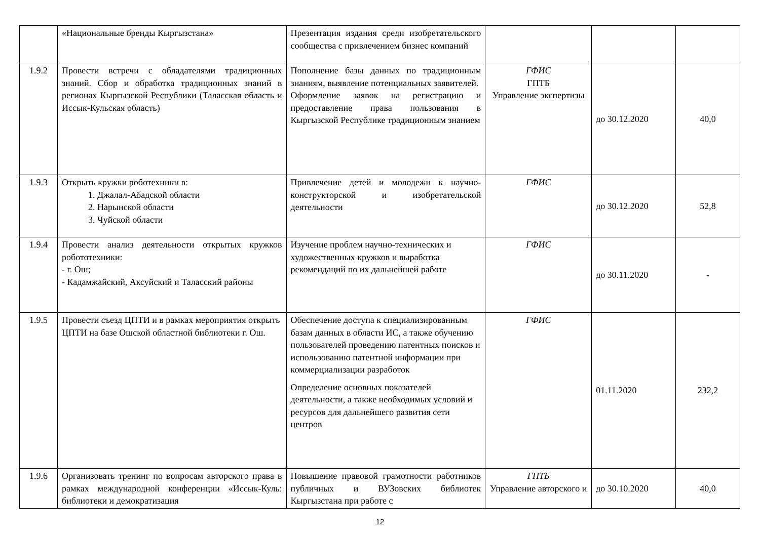| | «Национальные бренды Кыргызстана» | Презентация издания среди изобретательского сообщества с привлечением бизнес компаний | | | |
| 1.9.2 | Провести встречи с обладателями традиционных знаний. Сбор и обработка традиционных знаний в регионах Кыргызской Республики (Таласская область и Иссык-Кульская область) | Пополнение базы данных по традиционным знаниям, выявление потенциальных заявителей. Оформление заявок на регистрацию и предоставление права пользования в Кыргызской Республике традиционным знанием | ГФИС ГПТБ Управление экспертизы | до 30.12.2020 | 40,0 |
| 1.9.3 | Открыть кружки роботехники в: 1. Джалал-Абадской области 2. Нарынской области 3. Чуйской области | Привлечение детей и молодежи к научно-конструкторской и изобретательской деятельности | ГФИС | до 30.12.2020 | 52,8 |
| 1.9.4 | Провести анализ деятельности открытых кружков робототехники: - г. Ош; - Кадамжайский, Аксуйский и Таласский районы | Изучение проблем научно-технических и художественных кружков и выработка рекомендаций по их дальнейшей работе | ГФИС | до 30.11.2020 | - |
| 1.9.5 | Провести съезд ЦПТИ и в рамках мероприятия открыть ЦПТИ на базе Ошской областной библиотеки г. Ош. | Обеспечение доступа к специализированным базам данных в области ИС, а также обучению пользователей проведению патентных поисков и использованию патентной информации при коммерциализации разработок Определение основных показателей деятельности, а также необходимых условий и ресурсов для дальнейшего развития сети центров | ГФИС | 01.11.2020 | 232,2 |
| 1.9.6 | Организовать тренинг по вопросам авторского права в рамках международной конференции «Иссык-Куль: библиотеки и демократизация | Повышение правовой грамотности работников публичных и ВУЗовских библиотек Кыргызстана при работе с | ГПТБ Управление авторского и | до 30.10.2020 | 40,0 |
12